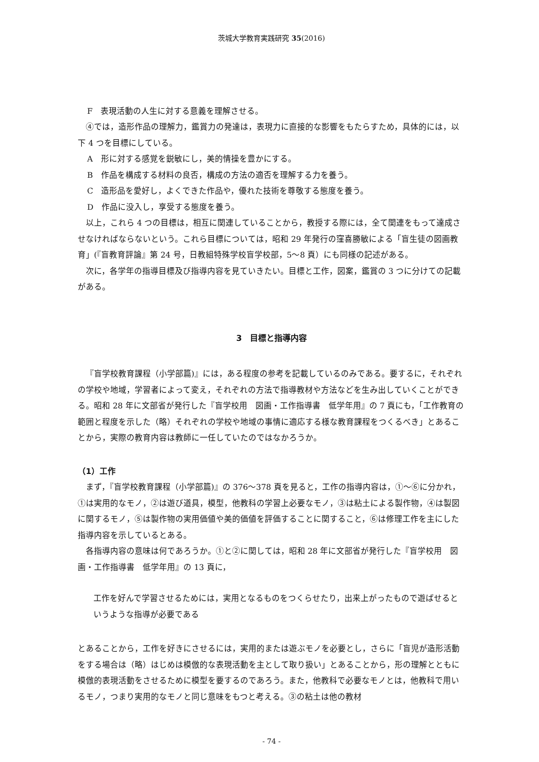茨城大学教育実践研究 35(2016)
F　表現活動の人生に対する意義を理解させる。
④では，造形作品の理解力，鑑賞力の発達は，表現力に直接的な影響をもたらすため，具体的には，以下 4 つを目標にしている。
A　形に対する感覚を鋭敏にし，美的情操を豊かにする。
B　作品を構成する材料の良否，構成の方法の適否を理解する力を養う。
C　造形品を愛好し，よくできた作品や，優れた技術を尊敬する態度を養う。
D　作品に没入し，享受する態度を養う。
以上，これら 4 つの目標は，相互に関連していることから，教授する際には，全て関連をもって達成させなければならないという。これら目標については，昭和 29 年発行の窪喜勝敏による「盲生徒の図画教育」(『盲教育評論』第 24 号，日教組特殊学校盲学校部，5〜8 頁）にも同様の記述がある。
次に，各学年の指導目標及び指導内容を見ていきたい。目標と工作，図案，鑑賞の 3 つに分けての記載がある。
3　目標と指導内容
『盲学校教育課程（小学部篇)』には，ある程度の参考を記載しているのみである。要するに，それぞれの学校や地域，学習者によって変え，それぞれの方法で指導教材や方法などを生み出していくことができる。昭和 28 年に文部省が発行した『盲学校用　図画・工作指導書　低学年用』の 7 頁にも，「工作教育の範囲と程度を示した（略）それぞれの学校や地域の事情に適応する様な教育課程をつくるべき」とあることから，実際の教育内容は教師に一任していたのではなかろうか。
（1）工作
まず，『盲学校教育課程（小学部篇)』の 376〜378 頁を見ると，工作の指導内容は，①〜⑥に分かれ，①は実用的なモノ，②は遊び道具，模型，他教科の学習上必要なモノ，③は粘土による製作物，④は製図に関するモノ，⑤は製作物の実用価値や美的価値を評価することに関すること，⑥は修理工作を主にした指導内容を示しているとある。
各指導内容の意味は何であろうか。①と②に関しては，昭和 28 年に文部省が発行した『盲学校用　図画・工作指導書　低学年用』の 13 頁に，
工作を好んで学習させるためには，実用となるものをつくらせたり，出来上がったもので遊ばせるというような指導が必要である
とあることから，工作を好きにさせるには，実用的または遊ぶモノを必要とし，さらに「盲児が造形活動をする場合は（略）はじめは模倣的な表現活動を主として取り扱い」とあることから，形の理解とともに模倣的表現活動をさせるために模型を要するのであろう。また，他教科で必要なモノとは，他教科で用いるモノ，つまり実用的なモノと同じ意味をもつと考える。③の粘土は他の教材
- 74 -